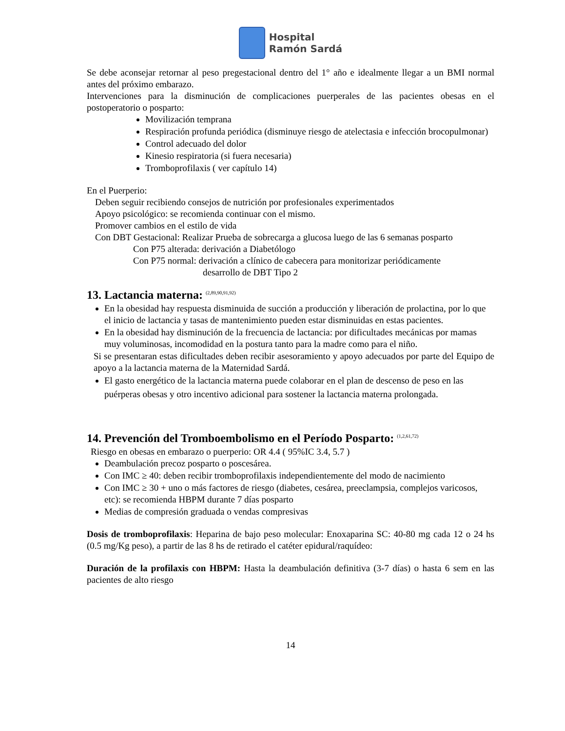Hospital
Ramón Sardá
Se debe aconsejar retornar al peso pregestacional dentro del 1° año e idealmente llegar a un BMI normal antes del próximo embarazo.
Intervenciones para la disminución de complicaciones puerperales de las pacientes obesas en el postoperatorio o posparto:
Movilización temprana
Respiración profunda periódica (disminuye riesgo de atelectasia e infección brocopulmonar)
Control adecuado del dolor
Kinesio respiratoria (si fuera necesaria)
Tromboprofilaxis ( ver capítulo 14)
En el Puerperio:
Deben seguir recibiendo consejos de nutrición por profesionales experimentados
Apoyo psicológico: se recomienda continuar con el mismo.
Promover cambios en el estilo de vida
Con DBT Gestacional: Realizar Prueba de sobrecarga a glucosa luego de las 6 semanas posparto
Con P75 alterada: derivación a Diabetólogo
Con P75 normal: derivación a clínico de cabecera para monitorizar periódicamente
desarrollo de DBT Tipo 2
13. Lactancia materna: <sup>(2,89,90,91,92)</sup>
En la obesidad hay respuesta disminuida de succión a producción y liberación de prolactina, por lo que el inicio de lactancia y tasas de mantenimiento pueden estar disminuidas en estas pacientes.
En la obesidad hay disminución de la frecuencia de lactancia: por dificultades mecánicas por mamas muy voluminosas, incomodidad en la postura tanto para la madre como para el niño.
Si se presentaran estas dificultades deben recibir asesoramiento y apoyo adecuados por parte del Equipo de apoyo a la lactancia materna de la Maternidad Sardá.
El gasto energético de la lactancia materna puede colaborar en el plan de descenso de peso en las puérperas obesas y otro incentivo adicional para sostener la lactancia materna prolongada.
14. Prevención del Tromboembolismo en el Período Posparto: <sup>(1,2,61,72)</sup>
Riesgo en obesas en embarazo o puerperio: OR 4.4 ( 95%IC 3.4, 5.7 )
Deambulación precoz posparto o poscesárea.
Con IMC ≥ 40: deben recibir tromboprofilaxis independientemente del modo de nacimiento
Con IMC ≥ 30 + uno o más factores de riesgo (diabetes, cesárea, preeclampsia, complejos varicosos, etc): se recomienda HBPM durante 7 días posparto
Medias de compresión graduada o vendas compresivas
Dosis de tromboprofilaxis: Heparina de bajo peso molecular: Enoxaparina SC: 40-80 mg cada 12 o 24 hs (0.5 mg/Kg peso), a partir de las 8 hs de retirado el catéter epidural/raquídeo:
Duración de la profilaxis con HBPM: Hasta la deambulación definitiva (3-7 días) o hasta 6 sem en las pacientes de alto riesgo
14